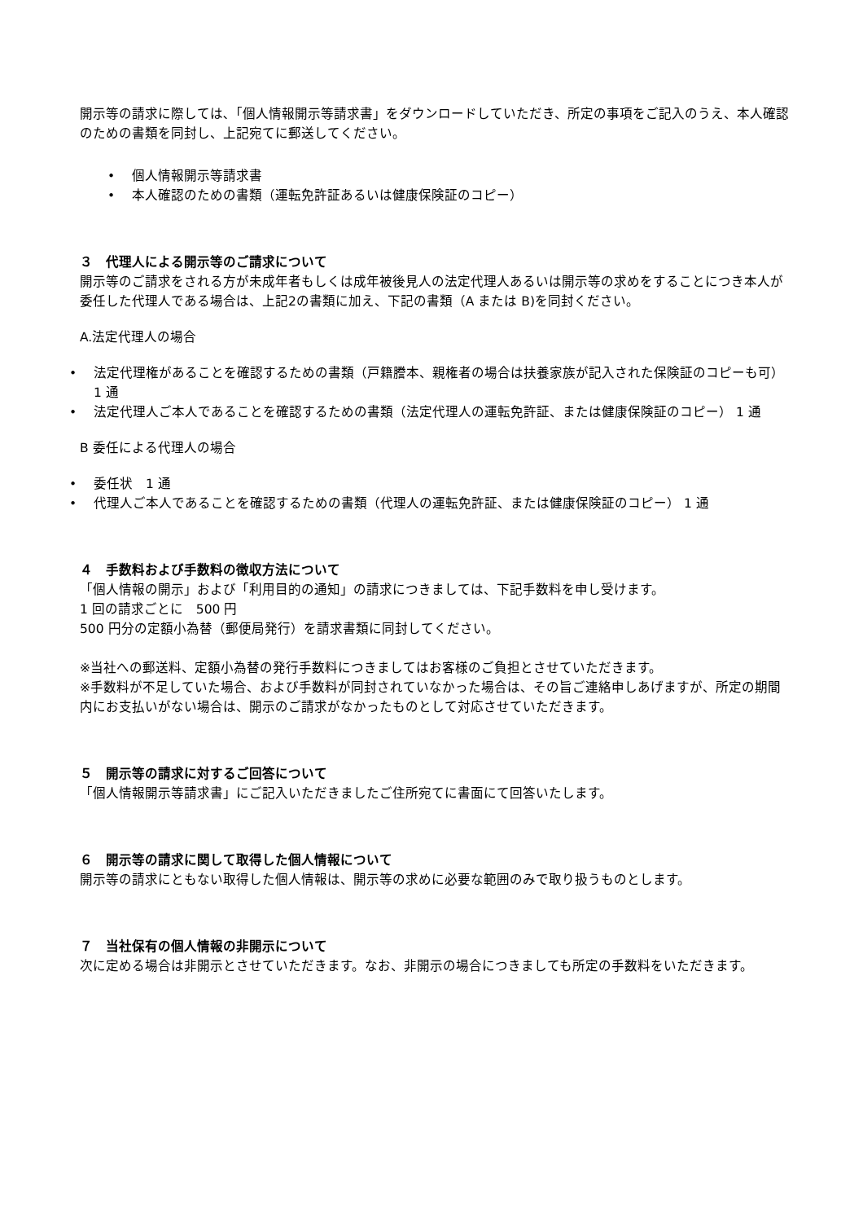開示等の請求に際しては､「個人情報開示等請求書」をダウンロードしていただき、所定の事項をご記入のうえ、本人確認のための書類を同封し、上記宛てに郵送してください。
• 個人情報開示等請求書
• 本人確認のための書類（運転免許証あるいは健康保険証のコピー）
３　代理人による開示等のご請求について
開示等のご請求をされる方が未成年者もしくは成年被後見人の法定代理人あるいは開示等の求めをすることにつき本人が委任した代理人である場合は、上記2の書類に加え、下記の書類（A または B)を同封ください。
A.法定代理人の場合
• 法定代理権があることを確認するための書類（戸籍謄本、親権者の場合は扶養家族が記入された保険証のコピーも可） 1 通
• 法定代理人ご本人であることを確認するための書類（法定代理人の運転免許証、または健康保険証のコピー） 1 通
B 委任による代理人の場合
• 委任状　1 通
• 代理人ご本人であることを確認するための書類（代理人の運転免許証、または健康保険証のコピー） 1 通
４　手数料および手数料の徴収方法について
「個人情報の開示」および「利用目的の通知」の請求につきましては、下記手数料を申し受けます。
1 回の請求ごとに　500 円
500 円分の定額小為替（郵便局発行）を請求書類に同封してください。
※当社への郵送料、定額小為替の発行手数料につきましてはお客様のご負担とさせていただきます。
※手数料が不足していた場合、および手数料が同封されていなかった場合は、その旨ご連絡申しあげますが、所定の期間内にお支払いがない場合は、開示のご請求がなかったものとして対応させていただきます。
５　開示等の請求に対するご回答について
「個人情報開示等請求書」にご記入いただきましたご住所宛てに書面にて回答いたします。
６　開示等の請求に関して取得した個人情報について
開示等の請求にともない取得した個人情報は、開示等の求めに必要な範囲のみで取り扱うものとします。
７　当社保有の個人情報の非開示について
次に定める場合は非開示とさせていただきます。なお、非開示の場合につきましても所定の手数料をいただきます。